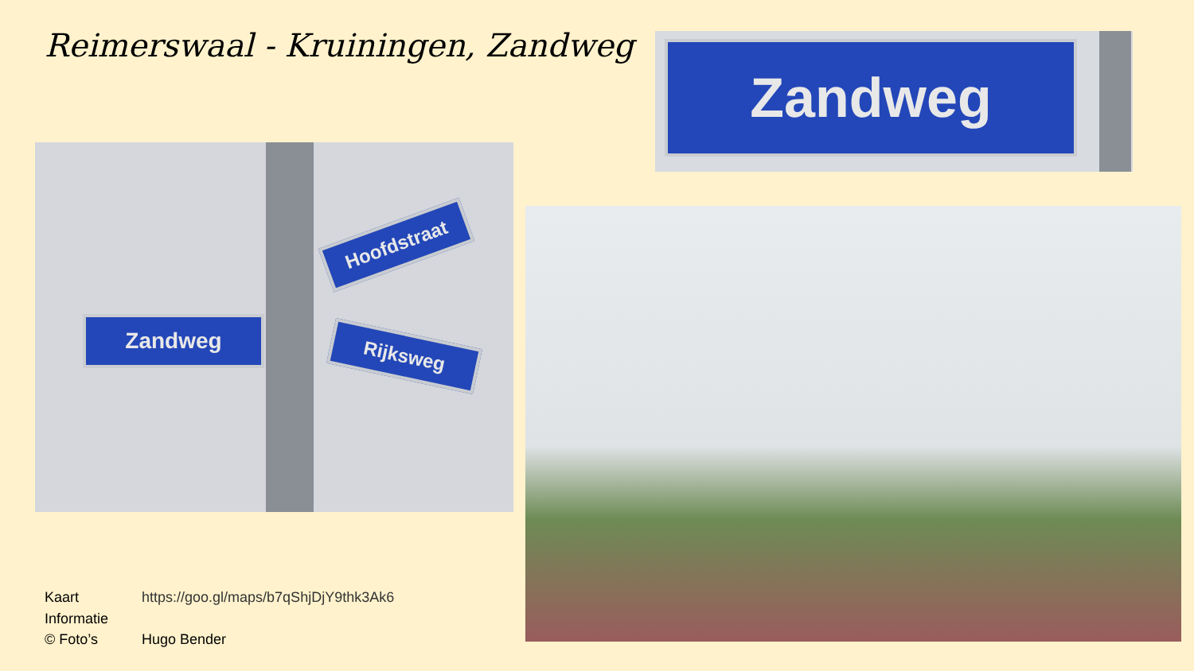Reimerswaal - Kruiningen, Zandweg
Zandweg
Zandweg
Hoofdstraat
Rijksweg
Kaart https://goo.gl/maps/b7qShjDjY9thk3Ak6
Informatie
© Foto’s Hugo Bender